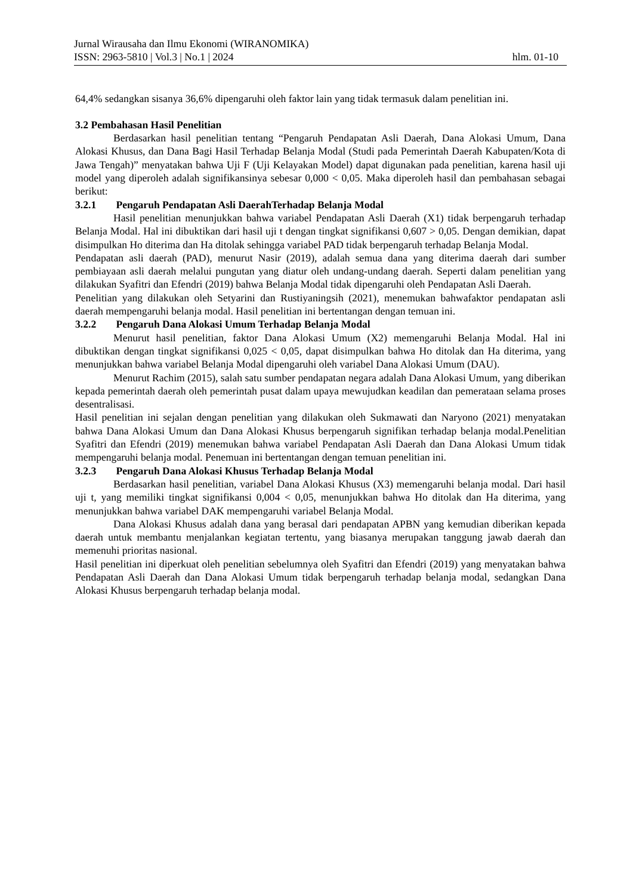Jurnal Wirausaha dan Ilmu Ekonomi (WIRANOMIKA)
ISSN: 2963-5810 | Vol.3 | No.1 | 2024 hlm. 01-10
64,4% sedangkan sisanya 36,6% dipengaruhi oleh faktor lain yang tidak termasuk dalam penelitian ini.
3.2 Pembahasan Hasil Penelitian
Berdasarkan hasil penelitian tentang “Pengaruh Pendapatan Asli Daerah, Dana Alokasi Umum, Dana Alokasi Khusus, dan Dana Bagi Hasil Terhadap Belanja Modal (Studi pada Pemerintah Daerah Kabupaten/Kota di Jawa Tengah)” menyatakan bahwa Uji F (Uji Kelayakan Model) dapat digunakan pada penelitian, karena hasil uji model yang diperoleh adalah signifikansinya sebesar 0,000 < 0,05. Maka diperoleh hasil dan pembahasan sebagai berikut:
3.2.1 Pengaruh Pendapatan Asli DaerahTerhadap Belanja Modal
Hasil penelitian menunjukkan bahwa variabel Pendapatan Asli Daerah (X1) tidak berpengaruh terhadap Belanja Modal. Hal ini dibuktikan dari hasil uji t dengan tingkat signifikansi 0,607 > 0,05. Dengan demikian, dapat disimpulkan Ho diterima dan Ha ditolak sehingga variabel PAD tidak berpengaruh terhadap Belanja Modal.
Pendapatan asli daerah (PAD), menurut Nasir (2019), adalah semua dana yang diterima daerah dari sumber pembiayaan asli daerah melalui pungutan yang diatur oleh undang-undang daerah. Seperti dalam penelitian yang dilakukan Syafitri dan Efendri (2019) bahwa Belanja Modal tidak dipengaruhi oleh Pendapatan Asli Daerah.
Penelitian yang dilakukan oleh Setyarini dan Rustiyaningsih (2021), menemukan bahwafaktor pendapatan asli daerah mempengaruhi belanja modal. Hasil penelitian ini bertentangan dengan temuan ini.
3.2.2 Pengaruh Dana Alokasi Umum Terhadap Belanja Modal
Menurut hasil penelitian, faktor Dana Alokasi Umum (X2) memengaruhi Belanja Modal. Hal ini dibuktikan dengan tingkat signifikansi 0,025 < 0,05, dapat disimpulkan bahwa Ho ditolak dan Ha diterima, yang menunjukkan bahwa variabel Belanja Modal dipengaruhi oleh variabel Dana Alokasi Umum (DAU).
Menurut Rachim (2015), salah satu sumber pendapatan negara adalah Dana Alokasi Umum, yang diberikan kepada pemerintah daerah oleh pemerintah pusat dalam upaya mewujudkan keadilan dan pemerataan selama proses desentralisasi.
Hasil penelitian ini sejalan dengan penelitian yang dilakukan oleh Sukmawati dan Naryono (2021) menyatakan bahwa Dana Alokasi Umum dan Dana Alokasi Khusus berpengaruh signifikan terhadap belanja modal.Penelitian Syafitri dan Efendri (2019) menemukan bahwa variabel Pendapatan Asli Daerah dan Dana Alokasi Umum tidak mempengaruhi belanja modal. Penemuan ini bertentangan dengan temuan penelitian ini.
3.2.3 Pengaruh Dana Alokasi Khusus Terhadap Belanja Modal
Berdasarkan hasil penelitian, variabel Dana Alokasi Khusus (X3) memengaruhi belanja modal. Dari hasil uji t, yang memiliki tingkat signifikansi 0,004 < 0,05, menunjukkan bahwa Ho ditolak dan Ha diterima, yang menunjukkan bahwa variabel DAK mempengaruhi variabel Belanja Modal.
Dana Alokasi Khusus adalah dana yang berasal dari pendapatan APBN yang kemudian diberikan kepada daerah untuk membantu menjalankan kegiatan tertentu, yang biasanya merupakan tanggung jawab daerah dan memenuhi prioritas nasional.
Hasil penelitian ini diperkuat oleh penelitian sebelumnya oleh Syafitri dan Efendri (2019) yang menyatakan bahwa Pendapatan Asli Daerah dan Dana Alokasi Umum tidak berpengaruh terhadap belanja modal, sedangkan Dana Alokasi Khusus berpengaruh terhadap belanja modal.